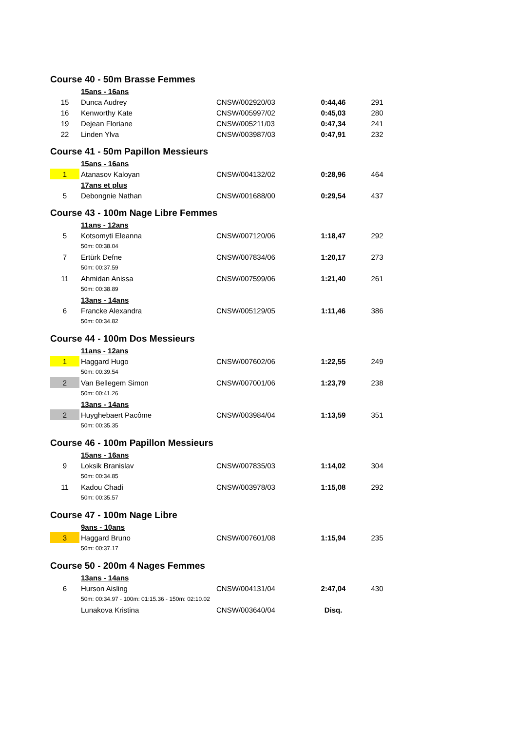| Course 40 - 50m Brasse Femmes | | | | |
| | 15ans - 16ans | | | |
| 15 | Dunca Audrey | CNSW/002920/03 | 0:44,46 | 291 |
| 16 | Kenworthy Kate | CNSW/005997/02 | 0:45,03 | 280 |
| 19 | Dejean Floriane | CNSW/005211/03 | 0:47,34 | 241 |
| 22 | Linden Ylva | CNSW/003987/03 | 0:47,91 | 232 |
| Course 41 - 50m Papillon Messieurs | | | | |
| | 15ans - 16ans | | | |
| 1 | Atanasov Kaloyan | CNSW/004132/02 | 0:28,96 | 464 |
| | 17ans et plus | | | |
| 5 | Debongnie Nathan | CNSW/001688/00 | 0:29,54 | 437 |
| Course 43 - 100m Nage Libre Femmes | | | | |
| | 11ans - 12ans | | | |
| 5 | Kotsomyti Eleanna | CNSW/007120/06 | 1:18,47 | 292 |
| | 50m: 00:38.04 | | | |
| 7 | Ertürk Defne | CNSW/007834/06 | 1:20,17 | 273 |
| | 50m: 00:37.59 | | | |
| 11 | Ahmidan Anissa | CNSW/007599/06 | 1:21,40 | 261 |
| | 50m: 00:38.89 | | | |
| | 13ans - 14ans | | | |
| 6 | Francke Alexandra | CNSW/005129/05 | 1:11,46 | 386 |
| | 50m: 00:34.82 | | | |
| Course 44 - 100m Dos Messieurs | | | | |
| | 11ans - 12ans | | | |
| 1 | Haggard Hugo | CNSW/007602/06 | 1:22,55 | 249 |
| | 50m: 00:39.54 | | | |
| 2 | Van Bellegem Simon | CNSW/007001/06 | 1:23,79 | 238 |
| | 50m: 00:41.26 | | | |
| | 13ans - 14ans | | | |
| 2 | Huyghebaert Pacôme | CNSW/003984/04 | 1:13,59 | 351 |
| | 50m: 00:35.35 | | | |
| Course 46 - 100m Papillon Messieurs | | | | |
| | 15ans - 16ans | | | |
| 9 | Loksik Branislav | CNSW/007835/03 | 1:14,02 | 304 |
| | 50m: 00:34.85 | | | |
| 11 | Kadou Chadi | CNSW/003978/03 | 1:15,08 | 292 |
| | 50m: 00:35.57 | | | |
| Course 47 - 100m Nage Libre | | | | |
| | 9ans - 10ans | | | |
| 3 | Haggard Bruno | CNSW/007601/08 | 1:15,94 | 235 |
| | 50m: 00:37.17 | | | |
| Course 50 - 200m 4 Nages Femmes | | | | |
| | 13ans - 14ans | | | |
| 6 | Hurson Aisling | CNSW/004131/04 | 2:47,04 | 430 |
| | 50m: 00:34.97 - 100m: 01:15.36 - 150m: 02:10.02 | | | |
| | Lunakova Kristina | CNSW/003640/04 | Disq. | |